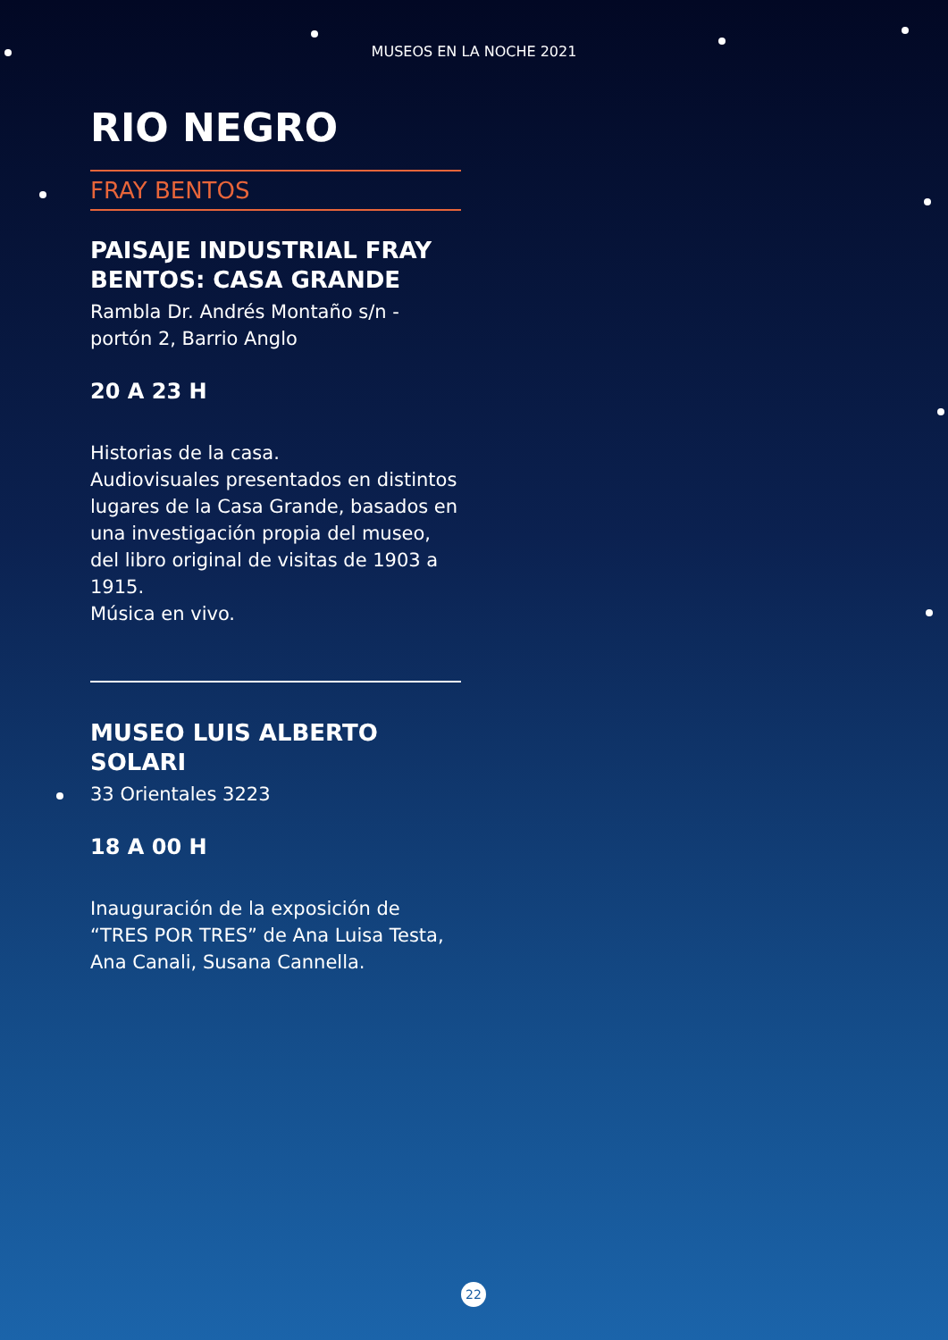MUSEOS EN LA NOCHE 2021
RIO NEGRO
FRAY BENTOS
PAISAJE INDUSTRIAL FRAY BENTOS: CASA GRANDE
Rambla Dr. Andrés Montaño s/n - portón 2, Barrio Anglo
20 A 23 H
Historias de la casa.
Audiovisuales presentados en distintos lugares de la Casa Grande, basados en una investigación propia del museo, del libro original de visitas de 1903 a 1915.
Música en vivo.
MUSEO LUIS ALBERTO SOLARI
33 Orientales 3223
18 A 00 H
Inauguración de la exposición de “TRES POR TRES” de Ana Luisa Testa, Ana Canali, Susana Cannella.
22